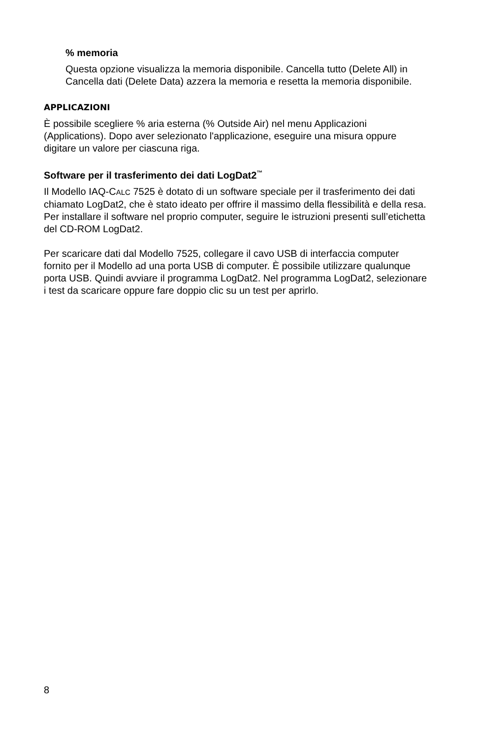% memoria
Questa opzione visualizza la memoria disponibile. Cancella tutto (Delete All) in Cancella dati (Delete Data) azzera la memoria e resetta la memoria disponibile.
APPLICAZIONI
È possibile scegliere % aria esterna (% Outside Air) nel menu Applicazioni (Applications). Dopo aver selezionato l'applicazione, eseguire una misura oppure digitare un valore per ciascuna riga.
Software per il trasferimento dei dati LogDat2<sup>™</sup>
Il Modello IAQ-CALC 7525 è dotato di un software speciale per il trasferimento dei dati chiamato LogDat2, che è stato ideato per offrire il massimo della flessibilità e della resa. Per installare il software nel proprio computer, seguire le istruzioni presenti sull’etichetta del CD-ROM LogDat2.
Per scaricare dati dal Modello 7525, collegare il cavo USB di interfaccia computer fornito per il Modello ad una porta USB di computer. È possibile utilizzare qualunque porta USB. Quindi avviare il programma LogDat2. Nel programma LogDat2, selezionare i test da scaricare oppure fare doppio clic su un test per aprirlo.
8